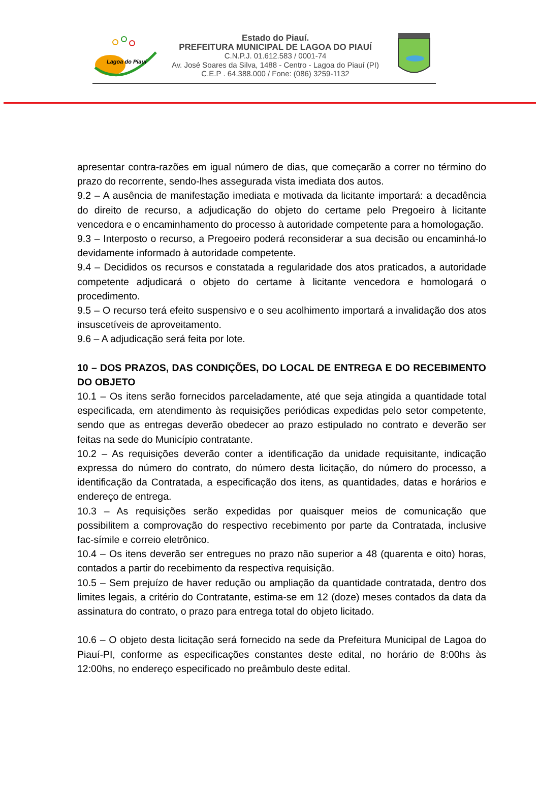Lagoa do Piauí
Estado do Piauí.
PREFEITURA MUNICIPAL DE LAGOA DO PIAUÍ
C.N.P.J. 01.612.583 / 0001-74
Av. José Soares da Silva, 1488 - Centro - Lagoa do Piauí (PI)
C.E.P . 64.388.000 / Fone: (086) 3259-1132
apresentar contra-razões em igual número de dias, que começarão a correr no término do prazo do recorrente, sendo-lhes assegurada vista imediata dos autos.
9.2 – A ausência de manifestação imediata e motivada da licitante importará: a decadência do direito de recurso, a adjudicação do objeto do certame pelo Pregoeiro à licitante vencedora e o encaminhamento do processo à autoridade competente para a homologação.
9.3 – Interposto o recurso, a Pregoeiro poderá reconsiderar a sua decisão ou encaminhá-lo devidamente informado à autoridade competente.
9.4 – Decididos os recursos e constatada a regularidade dos atos praticados, a autoridade competente adjudicará o objeto do certame à licitante vencedora e homologará o procedimento.
9.5 – O recurso terá efeito suspensivo e o seu acolhimento importará a invalidação dos atos insuscetíveis de aproveitamento.
9.6 – A adjudicação será feita por lote.
10 – DOS PRAZOS, DAS CONDIÇÕES, DO LOCAL DE ENTREGA E DO RECEBIMENTO DO OBJETO
10.1 – Os itens serão fornecidos parceladamente, até que seja atingida a quantidade total especificada, em atendimento às requisições periódicas expedidas pelo setor competente, sendo que as entregas deverão obedecer ao prazo estipulado no contrato e deverão ser feitas na sede do Município contratante.
10.2 – As requisições deverão conter a identificação da unidade requisitante, indicação expressa do número do contrato, do número desta licitação, do número do processo, a identificação da Contratada, a especificação dos itens, as quantidades, datas e horários e endereço de entrega.
10.3 – As requisições serão expedidas por quaisquer meios de comunicação que possibilitem a comprovação do respectivo recebimento por parte da Contratada, inclusive fac-símile e correio eletrônico.
10.4 – Os itens deverão ser entregues no prazo não superior a 48 (quarenta e oito) horas, contados a partir do recebimento da respectiva requisição.
10.5 – Sem prejuízo de haver redução ou ampliação da quantidade contratada, dentro dos limites legais, a critério do Contratante, estima-se em 12 (doze) meses contados da data da assinatura do contrato, o prazo para entrega total do objeto licitado.
10.6 – O objeto desta licitação será fornecido na sede da Prefeitura Municipal de Lagoa do Piauí-PI, conforme as especificações constantes deste edital, no horário de 8:00hs às 12:00hs, no endereço especificado no preâmbulo deste edital.